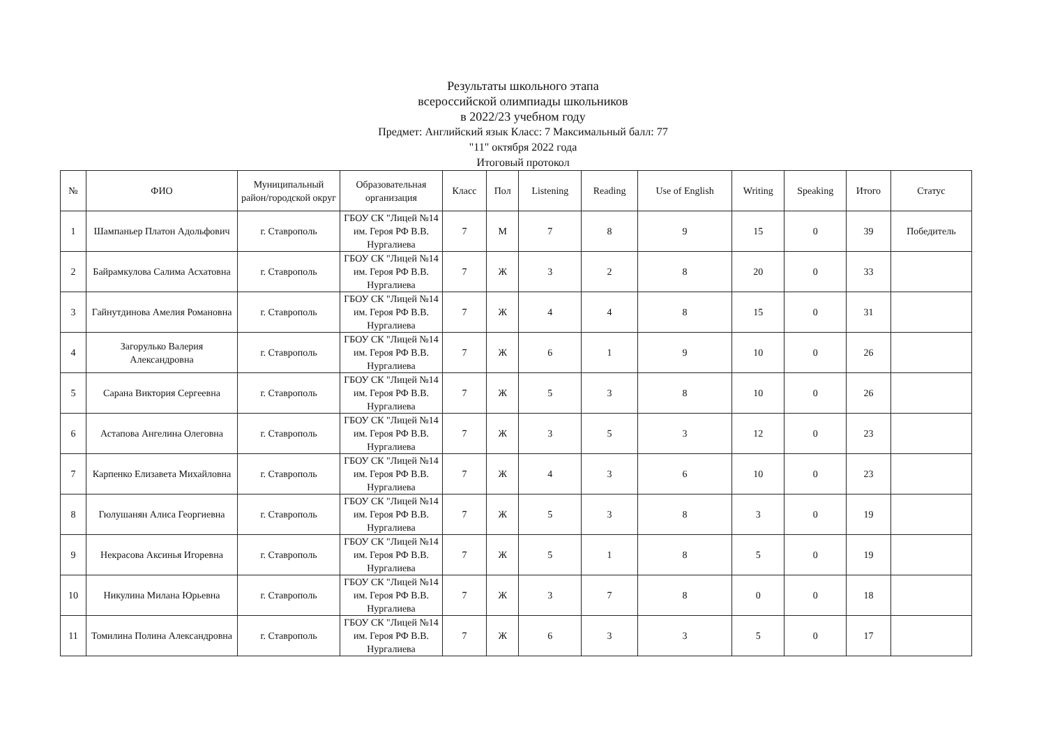Результаты школьного этапа
всероссийской олимпиады школьников
в 2022/23 учебном году
Предмет: Английский язык Класс: 7 Максимальный балл: 77
"11" октября 2022 года
Итоговый протокол
| № | ФИО | Муниципальный район/городской округ | Образовательная организация | Класс | Пол | Listening | Reading | Use of English | Writing | Speaking | Итого | Статус |
| --- | --- | --- | --- | --- | --- | --- | --- | --- | --- | --- | --- | --- |
| 1 | Шампаньер Платон Адольфович | г. Ставрополь | ГБОУ СК "Лицей №14 им. Героя РФ В.В. Нургалиева | 7 | М | 7 | 8 | 9 | 15 | 0 | 39 | Победитель |
| 2 | Байрамкулова Салима Асхатовна | г. Ставрополь | ГБОУ СК "Лицей №14 им. Героя РФ В.В. Нургалиева | 7 | Ж | 3 | 2 | 8 | 20 | 0 | 33 | |
| 3 | Гайнутдинова Амелия Романовна | г. Ставрополь | ГБОУ СК "Лицей №14 им. Героя РФ В.В. Нургалиева | 7 | Ж | 4 | 4 | 8 | 15 | 0 | 31 | |
| 4 | Загорулько Валерия Александровна | г. Ставрополь | ГБОУ СК "Лицей №14 им. Героя РФ В.В. Нургалиева | 7 | Ж | 6 | 1 | 9 | 10 | 0 | 26 | |
| 5 | Сарана Виктория Сергеевна | г. Ставрополь | ГБОУ СК "Лицей №14 им. Героя РФ В.В. Нургалиева | 7 | Ж | 5 | 3 | 8 | 10 | 0 | 26 | |
| 6 | Астапова Ангелина Олеговна | г. Ставрополь | ГБОУ СК "Лицей №14 им. Героя РФ В.В. Нургалиева | 7 | Ж | 3 | 5 | 3 | 12 | 0 | 23 | |
| 7 | Карпенко Елизавета Михайловна | г. Ставрополь | ГБОУ СК "Лицей №14 им. Героя РФ В.В. Нургалиева | 7 | Ж | 4 | 3 | 6 | 10 | 0 | 23 | |
| 8 | Гюлушанян Алиса Георгиевна | г. Ставрополь | ГБОУ СК "Лицей №14 им. Героя РФ В.В. Нургалиева | 7 | Ж | 5 | 3 | 8 | 3 | 0 | 19 | |
| 9 | Некрасова Аксинья Игоревна | г. Ставрополь | ГБОУ СК "Лицей №14 им. Героя РФ В.В. Нургалиева | 7 | Ж | 5 | 1 | 8 | 5 | 0 | 19 | |
| 10 | Никулина Милана Юрьевна | г. Ставрополь | ГБОУ СК "Лицей №14 им. Героя РФ В.В. Нургалиева | 7 | Ж | 3 | 7 | 8 | 0 | 0 | 18 | |
| 11 | Томилина Полина Александровна | г. Ставрополь | ГБОУ СК "Лицей №14 им. Героя РФ В.В. Нургалиева | 7 | Ж | 6 | 3 | 3 | 5 | 0 | 17 | |